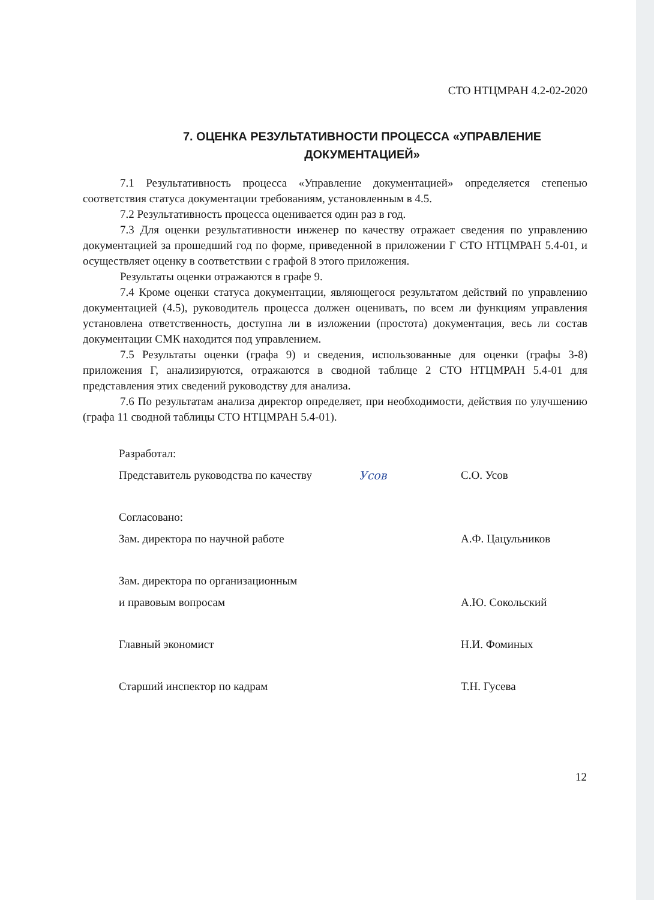СТО НТЦМРАН 4.2-02-2020
7. ОЦЕНКА РЕЗУЛЬТАТИВНОСТИ ПРОЦЕССА «УПРАВЛЕНИЕ ДОКУМЕНТАЦИЕЙ»
7.1 Результативность процесса «Управление документацией» определяется степенью соответствия статуса документации требованиям, установленным в 4.5.
7.2 Результативность процесса оценивается один раз в год.
7.3 Для оценки результативности инженер по качеству отражает сведения по управлению документацией за прошедший год по форме, приведенной в приложении Г СТО НТЦМРАН 5.4-01, и осуществляет оценку в соответствии с графой 8 этого приложения.
Результаты оценки отражаются в графе 9.
7.4 Кроме оценки статуса документации, являющегося результатом действий по управлению документацией (4.5), руководитель процесса должен оценивать, по всем ли функциям управления установлена ответственность, доступна ли в изложении (простота) документация, весь ли состав документации СМК находится под управлением.
7.5 Результаты оценки (графа 9) и сведения, использованные для оценки (графы 3-8) приложения Г, анализируются, отражаются в сводной таблице 2 СТО НТЦМРАН 5.4-01 для представления этих сведений руководству для анализа.
7.6 По результатам анализа директор определяет, при необходимости, действия по улучшению (графа 11 сводной таблицы СТО НТЦМРАН 5.4-01).
Разработал:
Представитель руководства по качеству Усов С.О. Усов
Согласовано:
Зам. директора по научной работе А.Ф. Цацульников
Зам. директора по организационным
и правовым вопросам А.Ю. Сокольский
Главный экономист Н.И. Фоминых
Старший инспектор по кадрам Т.Н. Гусева
12